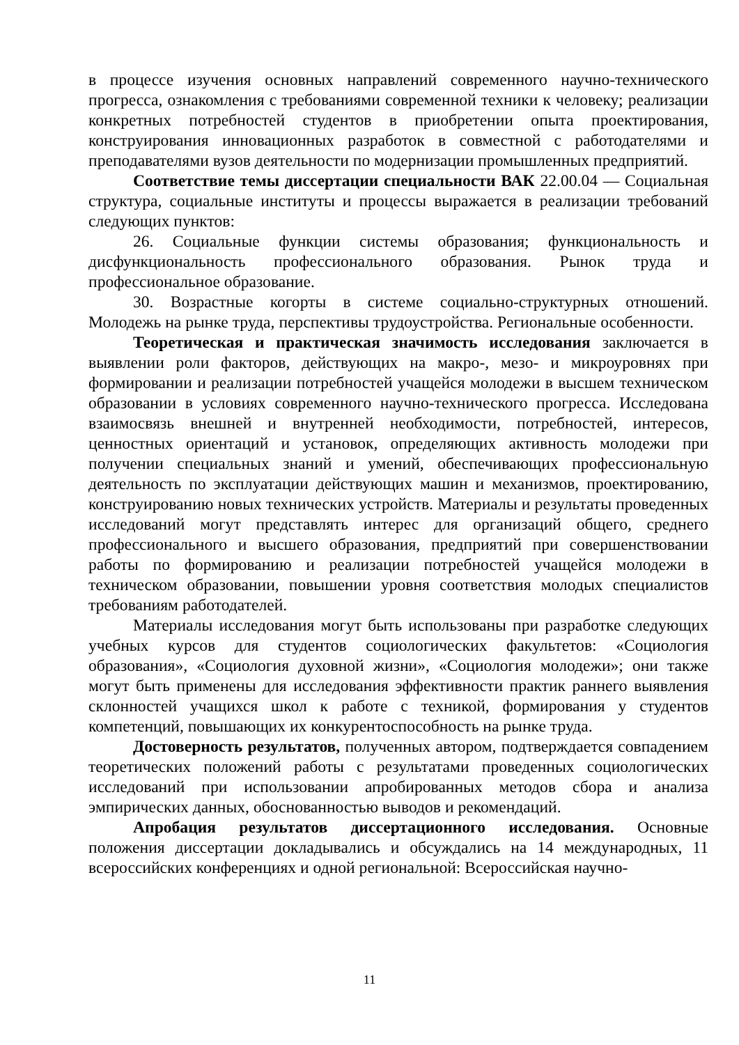в процессе изучения основных направлений современного научно-технического прогресса, ознакомления с требованиями современной техники к человеку; реализации конкретных потребностей студентов в приобретении опыта проектирования, конструирования инновационных разработок в совместной с работодателями и преподавателями вузов деятельности по модернизации промышленных предприятий.
Соответствие темы диссертации специальности ВАК 22.00.04 — Социальная структура, социальные институты и процессы выражается в реализации требований следующих пунктов:
26. Социальные функции системы образования; функциональность и дисфункциональность профессионального образования. Рынок труда и профессиональное образование.
30. Возрастные когорты в системе социально-структурных отношений. Молодежь на рынке труда, перспективы трудоустройства. Региональные особенности.
Теоретическая и практическая значимость исследования заключается в выявлении роли факторов, действующих на макро-, мезо- и микроуровнях при формировании и реализации потребностей учащейся молодежи в высшем техническом образовании в условиях современного научно-технического прогресса. Исследована взаимосвязь внешней и внутренней необходимости, потребностей, интересов, ценностных ориентаций и установок, определяющих активность молодежи при получении специальных знаний и умений, обеспечивающих профессиональную деятельность по эксплуатации действующих машин и механизмов, проектированию, конструированию новых технических устройств. Материалы и результаты проведенных исследований могут представлять интерес для организаций общего, среднего профессионального и высшего образования, предприятий при совершенствовании работы по формированию и реализации потребностей учащейся молодежи в техническом образовании, повышении уровня соответствия молодых специалистов требованиям работодателей.
Материалы исследования могут быть использованы при разработке следующих учебных курсов для студентов социологических факультетов: «Социология образования», «Социология духовной жизни», «Социология молодежи»; они также могут быть применены для исследования эффективности практик раннего выявления склонностей учащихся школ к работе с техникой, формирования у студентов компетенций, повышающих их конкурентоспособность на рынке труда.
Достоверность результатов, полученных автором, подтверждается совпадением теоретических положений работы с результатами проведенных социологических исследований при использовании апробированных методов сбора и анализа эмпирических данных, обоснованностью выводов и рекомендаций.
Апробация результатов диссертационного исследования. Основные положения диссертации докладывались и обсуждались на 14 международных, 11 всероссийских конференциях и одной региональной: Всероссийская научно-
11